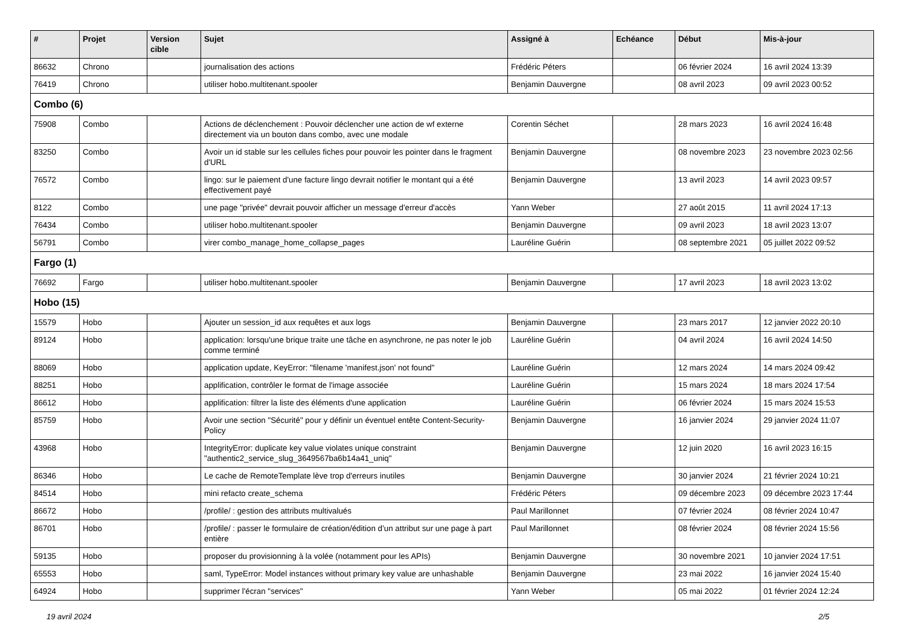| # | Projet | Version cible | Sujet | Assigné à | Echéance | Début | Mis-à-jour |
| --- | --- | --- | --- | --- | --- | --- | --- |
| 86632 | Chrono | | journalisation des actions | Frédéric Péters | | 06 février 2024 | 16 avril 2024 13:39 |
| 76419 | Chrono | | utiliser hobo.multitenant.spooler | Benjamin Dauvergne | | 08 avril 2023 | 09 avril 2023 00:52 |
| Combo (6) | | | | | | | |
| 75908 | Combo | | Actions de déclenchement : Pouvoir déclencher une action de wf externe directement via un bouton dans combo, avec une modale | Corentin Séchet | | 28 mars 2023 | 16 avril 2024 16:48 |
| 83250 | Combo | | Avoir un id stable sur les cellules fiches pour pouvoir les pointer dans le fragment d'URL | Benjamin Dauvergne | | 08 novembre 2023 | 23 novembre 2023 02:56 |
| 76572 | Combo | | lingo: sur le paiement d'une facture lingo devrait notifier le montant qui a été effectivement payé | Benjamin Dauvergne | | 13 avril 2023 | 14 avril 2023 09:57 |
| 8122 | Combo | | une page "privée" devrait pouvoir afficher un message d'erreur d'accès | Yann Weber | | 27 août 2015 | 11 avril 2024 17:13 |
| 76434 | Combo | | utiliser hobo.multitenant.spooler | Benjamin Dauvergne | | 09 avril 2023 | 18 avril 2023 13:07 |
| 56791 | Combo | | virer combo_manage_home_collapse_pages | Lauréline Guérin | | 08 septembre 2021 | 05 juillet 2022 09:52 |
| Fargo (1) | | | | | | | |
| 76692 | Fargo | | utiliser hobo.multitenant.spooler | Benjamin Dauvergne | | 17 avril 2023 | 18 avril 2023 13:02 |
| Hobo (15) | | | | | | | |
| 15579 | Hobo | | Ajouter un session_id aux requêtes et aux logs | Benjamin Dauvergne | | 23 mars 2017 | 12 janvier 2022 20:10 |
| 89124 | Hobo | | application: lorsqu'une brique traite une tâche en asynchrone, ne pas noter le job comme terminé | Lauréline Guérin | | 04 avril 2024 | 16 avril 2024 14:50 |
| 88069 | Hobo | | application update, KeyError: "filename 'manifest.json' not found" | Lauréline Guérin | | 12 mars 2024 | 14 mars 2024 09:42 |
| 88251 | Hobo | | applification, contrôler le format de l'image associée | Lauréline Guérin | | 15 mars 2024 | 18 mars 2024 17:54 |
| 86612 | Hobo | | applification: filtrer la liste des éléments d'une application | Lauréline Guérin | | 06 février 2024 | 15 mars 2024 15:53 |
| 85759 | Hobo | | Avoir une section "Sécurité" pour y définir un éventuel entête Content-Security-Policy | Benjamin Dauvergne | | 16 janvier 2024 | 29 janvier 2024 11:07 |
| 43968 | Hobo | | IntegrityError: duplicate key value violates unique constraint "authentic2_service_slug_3649567ba6b14a41_uniq" | Benjamin Dauvergne | | 12 juin 2020 | 16 avril 2023 16:15 |
| 86346 | Hobo | | Le cache de RemoteTemplate lève trop d'erreurs inutiles | Benjamin Dauvergne | | 30 janvier 2024 | 21 février 2024 10:21 |
| 84514 | Hobo | | mini refacto create_schema | Frédéric Péters | | 09 décembre 2023 | 09 décembre 2023 17:44 |
| 86672 | Hobo | | /profile/ : gestion des attributs multivalués | Paul Marillonnet | | 07 février 2024 | 08 février 2024 10:47 |
| 86701 | Hobo | | /profile/ : passer le formulaire de création/édition d’un attribut sur une page à part entière | Paul Marillonnet | | 08 février 2024 | 08 février 2024 15:56 |
| 59135 | Hobo | | proposer du provisionning à la volée (notamment pour les APIs) | Benjamin Dauvergne | | 30 novembre 2021 | 10 janvier 2024 17:51 |
| 65553 | Hobo | | saml, TypeError: Model instances without primary key value are unhashable | Benjamin Dauvergne | | 23 mai 2022 | 16 janvier 2024 15:40 |
| 64924 | Hobo | | supprimer l'écran "services" | Yann Weber | | 05 mai 2022 | 01 février 2024 12:24 |
19 avril 2024 2/5